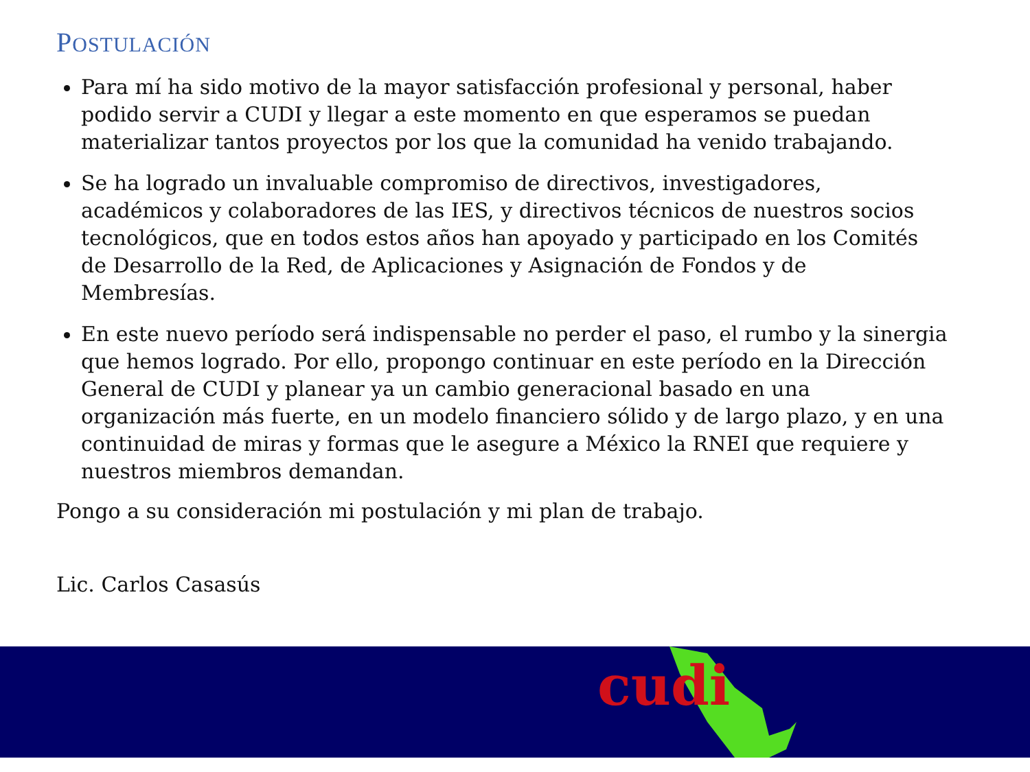POSTULACIÓN
Para mí ha sido motivo de la mayor satisfacción profesional y personal, haber podido servir a CUDI y llegar a este momento en que esperamos se puedan materializar tantos proyectos por los que la comunidad ha venido trabajando.
Se ha logrado un invaluable compromiso de directivos, investigadores, académicos y colaboradores de las IES, y directivos técnicos de nuestros socios tecnológicos, que en todos estos años han apoyado y participado en los Comités de Desarrollo de la Red, de Aplicaciones y Asignación de Fondos y de Membresías.
En este nuevo período será indispensable no perder el paso, el rumbo y la sinergia que hemos logrado. Por ello, propongo continuar en este período en la Dirección General de CUDI y planear ya un cambio generacional basado en una organización más fuerte, en un modelo financiero sólido y de largo plazo, y en una continuidad de miras y formas que le asegure a México la RNEI que requiere y nuestros miembros demandan.
Pongo a su consideración mi postulación y mi plan de trabajo.
Lic. Carlos Casasús
cudi